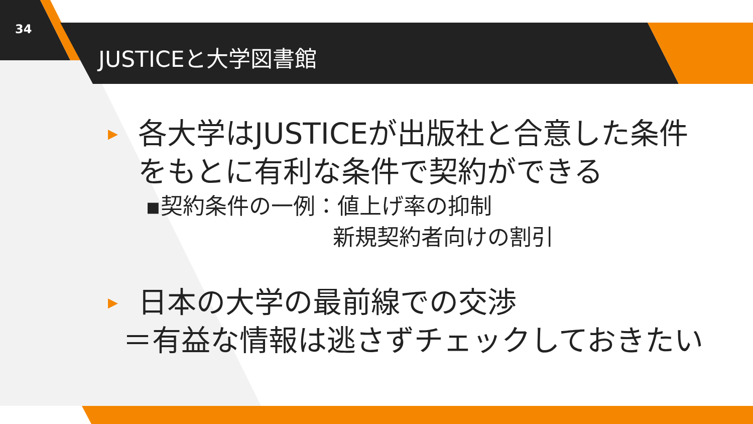34
JUSTICEと大学図書館
▶ 各大学はJUSTICEが出版社と合意した条件をもとに有利な条件で契約ができる
▪契約条件の一例：値上げ率の抑制
新規契約者向けの割引
▶ 日本の大学の最前線での交渉
＝有益な情報は逃さずチェックしておきたい